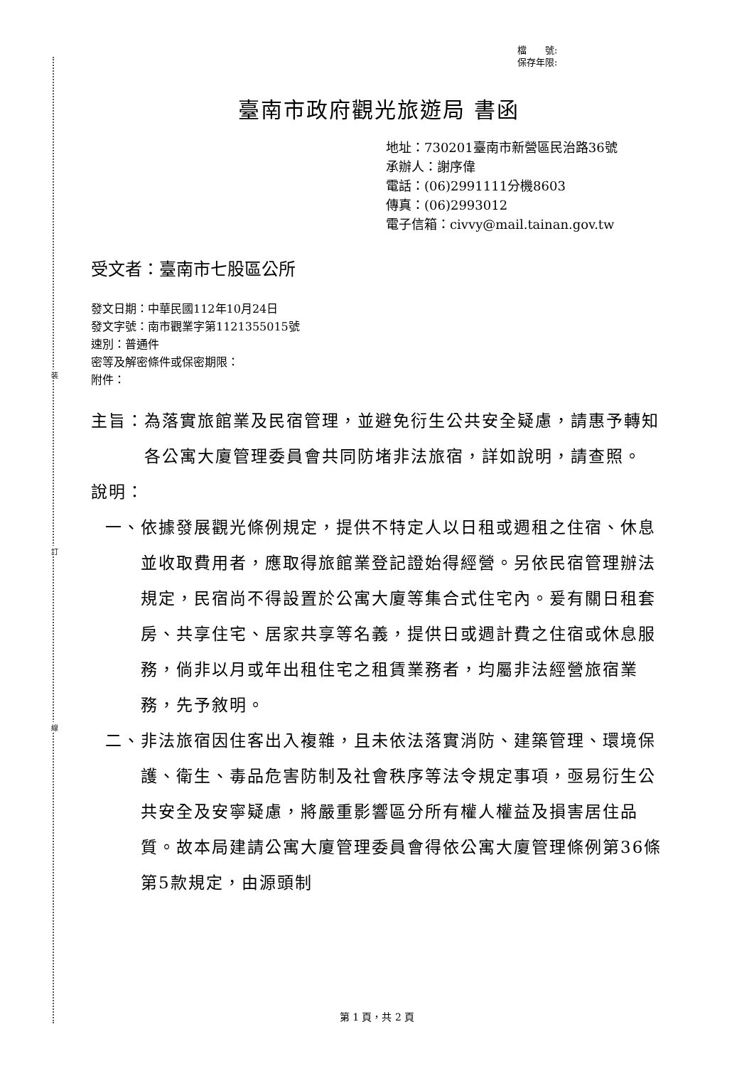裝
訂
線
檔　　號:
保存年限:
臺南市政府觀光旅遊局 書函
地址：730201臺南市新營區民治路36號
承辦人：謝序偉
電話：(06)2991111分機8603
傳真：(06)2993012
電子信箱：civvy@mail.tainan.gov.tw
受文者：臺南市七股區公所
發文日期：中華民國112年10月24日
發文字號：南市觀業字第1121355015號
速別：普通件
密等及解密條件或保密期限：
附件：
主旨： 為落實旅館業及民宿管理，並避免衍生公共安全疑慮，請惠予轉知各公寓大廈管理委員會共同防堵非法旅宿，詳如說明，請查照。
說明：
一、 依據發展觀光條例規定，提供不特定人以日租或週租之住宿、休息並收取費用者，應取得旅館業登記證始得經營。另依民宿管理辦法規定，民宿尚不得設置於公寓大廈等集合式住宅內。爰有關日租套房、共享住宅、居家共享等名義，提供日或週計費之住宿或休息服務，倘非以月或年出租住宅之租賃業務者，均屬非法經營旅宿業務，先予敘明。
二、 非法旅宿因住客出入複雜，且未依法落實消防、建築管理、環境保護、衛生、毒品危害防制及社會秩序等法令規定事項，亟易衍生公共安全及安寧疑慮，將嚴重影響區分所有權人權益及損害居住品質。故本局建請公寓大廈管理委員會得依公寓大廈管理條例第36條第5款規定，由源頭制
第 1 頁，共 2 頁